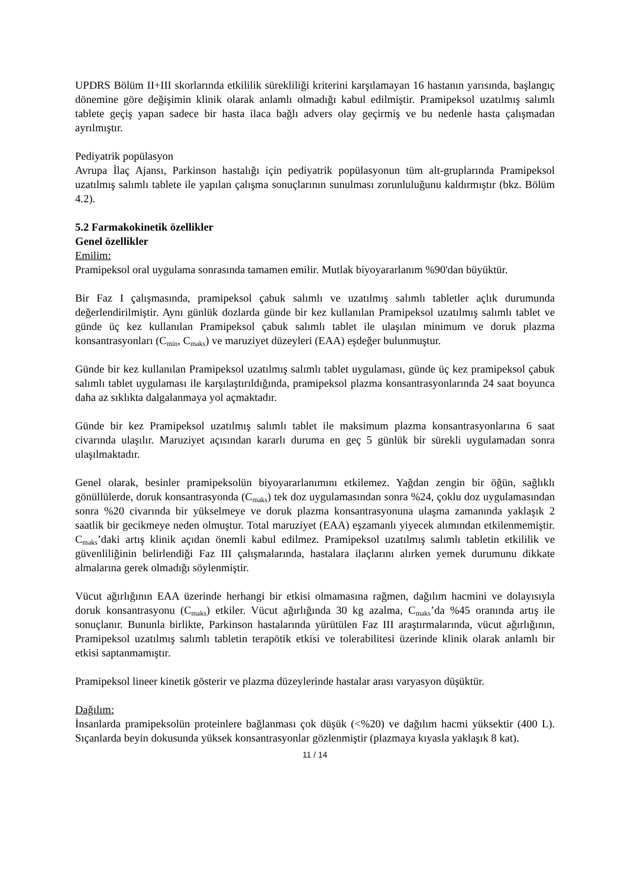UPDRS Bölüm II+III skorlarında etkililik sürekliliği kriterini karşılamayan 16 hastanın yarısında, başlangıç dönemine göre değişimin klinik olarak anlamlı olmadığı kabul edilmiştir. Pramipeksol uzatılmış salımlı tablete geçiş yapan sadece bir hasta ilaca bağlı advers olay geçirmiş ve bu nedenle hasta çalışmadan ayrılmıştır.
Pediyatrik popülasyon
Avrupa İlaç Ajansı, Parkinson hastalığı için pediyatrik popülasyonun tüm alt-gruplarında Pramipeksol uzatılmış salımlı tablete ile yapılan çalışma sonuçlarının sunulması zorunluluğunu kaldırmıştır (bkz. Bölüm 4.2).
5.2 Farmakokinetik özellikler
Genel özellikler
Emilim:
Pramipeksol oral uygulama sonrasında tamamen emilir. Mutlak biyoyararlanım %90'dan büyüktür.
Bir Faz I çalışmasında, pramipeksol çabuk salımlı ve uzatılmış salımlı tabletler açlık durumunda değerlendirilmiştir. Aynı günlük dozlarda günde bir kez kullanılan Pramipeksol uzatılmış salımlı tablet ve günde üç kez kullanılan Pramipeksol çabuk salımlı tablet ile ulaşılan minimum ve doruk plazma konsantrasyonları (C<sub>min</sub>, C<sub>maks</sub>) ve maruziyet düzeyleri (EAA) eşdeğer bulunmuştur.
Günde bir kez kullanılan Pramipeksol uzatılmış salımlı tablet uygulaması, günde üç kez pramipeksol çabuk salımlı tablet uygulaması ile karşılaştırıldığında, pramipeksol plazma konsantrasyonlarında 24 saat boyunca daha az sıklıkta dalgalanmaya yol açmaktadır.
Günde bir kez Pramipeksol uzatılmış salımlı tablet ile maksimum plazma konsantrasyonlarına 6 saat civarında ulaşılır. Maruziyet açısından kararlı duruma en geç 5 günlük bir sürekli uygulamadan sonra ulaşılmaktadır.
Genel olarak, besinler pramipeksolün biyoyararlanımını etkilemez. Yağdan zengin bir öğün, sağlıklı gönüllülerde, doruk konsantrasyonda (C<sub>maks</sub>) tek doz uygulamasından sonra %24, çoklu doz uygulamasından sonra %20 civarında bir yükselmeye ve doruk plazma konsantrasyonuna ulaşma zamanında yaklaşık 2 saatlik bir gecikmeye neden olmuştur. Total maruziyet (EAA) eşzamanlı yiyecek alımından etkilenmemiştir. C<sub>maks</sub>’daki artış klinik açıdan önemli kabul edilmez. Pramipeksol uzatılmış salımlı tabletin etkililik ve güvenliliğinin belirlendiği Faz III çalışmalarında, hastalara ilaçlarını alırken yemek durumunu dikkate almalarına gerek olmadığı söylenmiştir.
Vücut ağırlığının EAA üzerinde herhangi bir etkisi olmamasına rağmen, dağılım hacmini ve dolayısıyla doruk konsantrasyonu (C<sub>maks</sub>) etkiler. Vücut ağırlığında 30 kg azalma, C<sub>maks</sub>’da %45 oranında artış ile sonuçlanır. Bununla birlikte, Parkinson hastalarında yürütülen Faz III araştırmalarında, vücut ağırlığının, Pramipeksol uzatılmış salımlı tabletin terapötik etkisi ve tolerabilitesi üzerinde klinik olarak anlamlı bir etkisi saptanmamıştır.
Pramipeksol lineer kinetik gösterir ve plazma düzeylerinde hastalar arası varyasyon düşüktür.
Dağılım:
İnsanlarda pramipeksolün proteinlere bağlanması çok düşük (<%20) ve dağılım hacmi yüksektir (400 L). Sıçanlarda beyin dokusunda yüksek konsantrasyonlar gözlenmiştir (plazmaya kıyasla yaklaşık 8 kat).
11 / 14